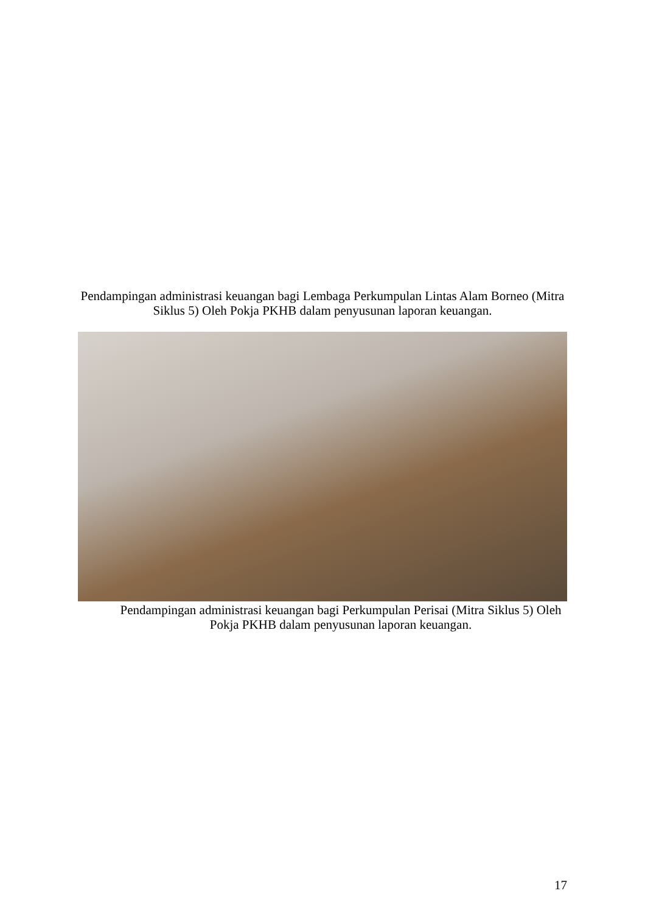Pendampingan administrasi keuangan bagi Lembaga Perkumpulan Lintas Alam Borneo (Mitra Siklus 5) Oleh Pokja PKHB dalam penyusunan laporan keuangan.
Pendampingan administrasi keuangan bagi Perkumpulan Perisai (Mitra Siklus 5) Oleh Pokja PKHB dalam penyusunan laporan keuangan.
17